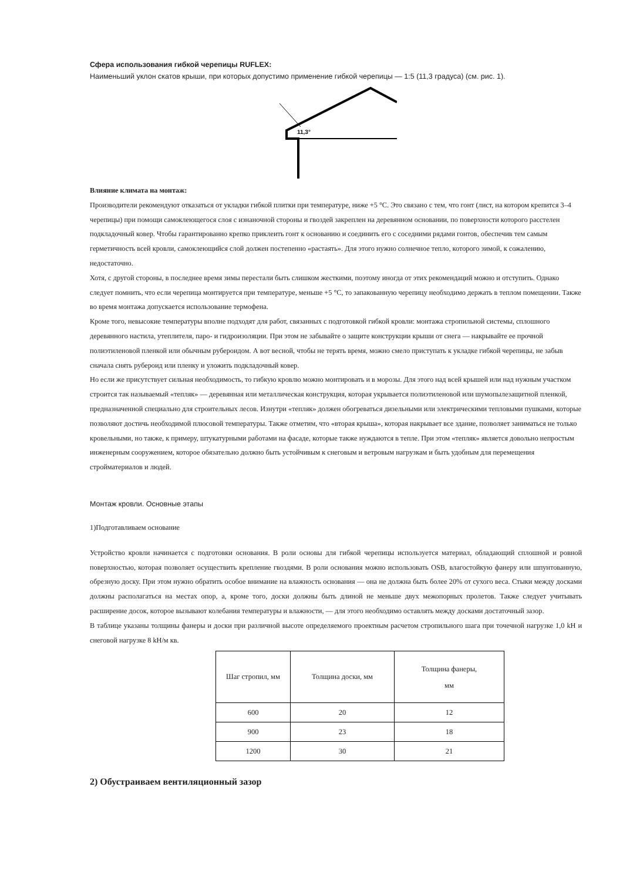Сфера использования гибкой черепицы RUFLEX:
Наименьший уклон скатов крыши, при которых допустимо применение гибкой черепицы — 1:5 (11,3 градуса) (см. рис. 1).
11,3°
Влияние климата на монтаж:
Производители рекомендуют отказаться от укладки гибкой плитки при температуре, ниже +5 °C. Это связано с тем, что гонт (лист, на котором крепится 3–4 черепицы) при помощи самоклеющегося слоя с изнаночной стороны и гвоздей закреплен на деревянном основании, по поверхности которого расстелен подкладочный ковер. Чтобы гарантированно крепко приклеить гонт к основанию и соединить его с соседними рядами гонтов, обеспечив тем самым герметичность всей кровли, самоклеющийся слой должен постепенно «растаять». Для этого нужно солнечное тепло, которого зимой, к сожалению, недостаточно.
Хотя, с другой стороны, в последнее время зимы перестали быть слишком жесткими, поэтому иногда от этих рекомендаций можно и отступить. Однако следует помнить, что если черепица монтируется при температуре, меньше +5 °C, то запакованную черепицу необходимо держать в теплом помещении. Также во время монтажа допускается использование термофена.
Кроме того, невысокие температуры вполне подходят для работ, связанных с подготовкой гибкой кровли: монтажа стропильной системы, сплошного деревянного настила, утеплителя, паро- и гидроизоляции. При этом не забывайте о защите конструкции крыши от снега — накрывайте ее прочной полиэтиленовой пленкой или обычным рубероидом. А вот весной, чтобы не терять время, можно смело приступать к укладке гибкой черепицы, не забыв сначала снять рубероид или пленку и уложить подкладочный ковер.
Но если же присутствует сильная необходимость, то гибкую кровлю можно монтировать и в морозы. Для этого над всей крышей или над нужным участком строится так называемый «тепляк» — деревянная или металлическая конструкция, которая укрывается полиэтиленовой или шумопылезащитной пленкой, предназначенной специально для строительных лесов. Изнутри «тепляк» должен обогреваться дизельными или электрическими тепловыми пушками, которые позволяют достичь необходимой плюсовой температуры. Также отметим, что «вторая крыша», которая накрывает все здание, позволяет заниматься не только кровельными, но также, к примеру, штукатурными работами на фасаде, которые также нуждаются в тепле. При этом «тепляк» является довольно непростым инженерным сооружением, которое обязательно должно быть устойчивым к снеговым и ветровым нагрузкам и быть удобным для перемещения стройматериалов и людей.
Монтаж кровли. Основные этапы
1)Подготавливаем основание
Устройство кровли начинается с подготовки основания. В роли основы для гибкой черепицы используется материал, обладающий сплошной и ровной поверхностью, которая позволяет осуществить крепление гвоздями. В роли основания можно использовать OSB, влагостойкую фанеру или шпунтованную, обрезную доску. При этом нужно обратить особое внимание на влажность основания — она не должна быть более 20% от сухого веса. Стыки между досками должны располагаться на местах опор, а, кроме того, доски должны быть длиной не меньше двух межопорных пролетов. Также следует учитывать расширение досок, которое вызывают колебания температуры и влажности, — для этого необходимо оставлять между досками достаточный зазор.
В таблице указаны толщины фанеры и доски при различной высоте определяемого проектным расчетом стропильного шага при точечной нагрузке 1,0 kН и снеговой нагрузке 8 kН/м кв.
| Шаг стропил, мм | Толщина доски, мм | Толщина фанеры, мм |
| 600 | 20 | 12 |
| 900 | 23 | 18 |
| 1200 | 30 | 21 |
2) Обустраиваем вентиляционный зазор